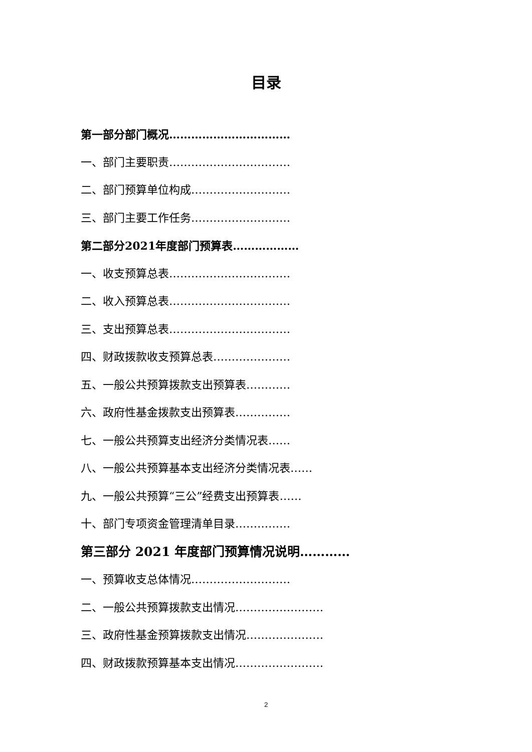目录
第一部分部门概况……………………………
一、部门主要职责……………………………
二、部门预算单位构成………………………
三、部门主要工作任务………………………
第二部分2021年度部门预算表………………
一、收支预算总表……………………………
二、收入预算总表……………………………
三、支出预算总表……………………………
四、财政拨款收支预算总表…………………
五、一般公共预算拨款支出预算表…………
六、政府性基金拨款支出预算表……………
七、一般公共预算支出经济分类情况表……
八、一般公共预算基本支出经济分类情况表……
九、一般公共预算“三公”经费支出预算表……
十、部门专项资金管理清单目录……………
第三部分 2021 年度部门预算情况说明…………
一、预算收支总体情况………………………
二、一般公共预算拨款支出情况……………………
三、政府性基金预算拨款支出情况…………………
四、财政拨款预算基本支出情况……………………
2